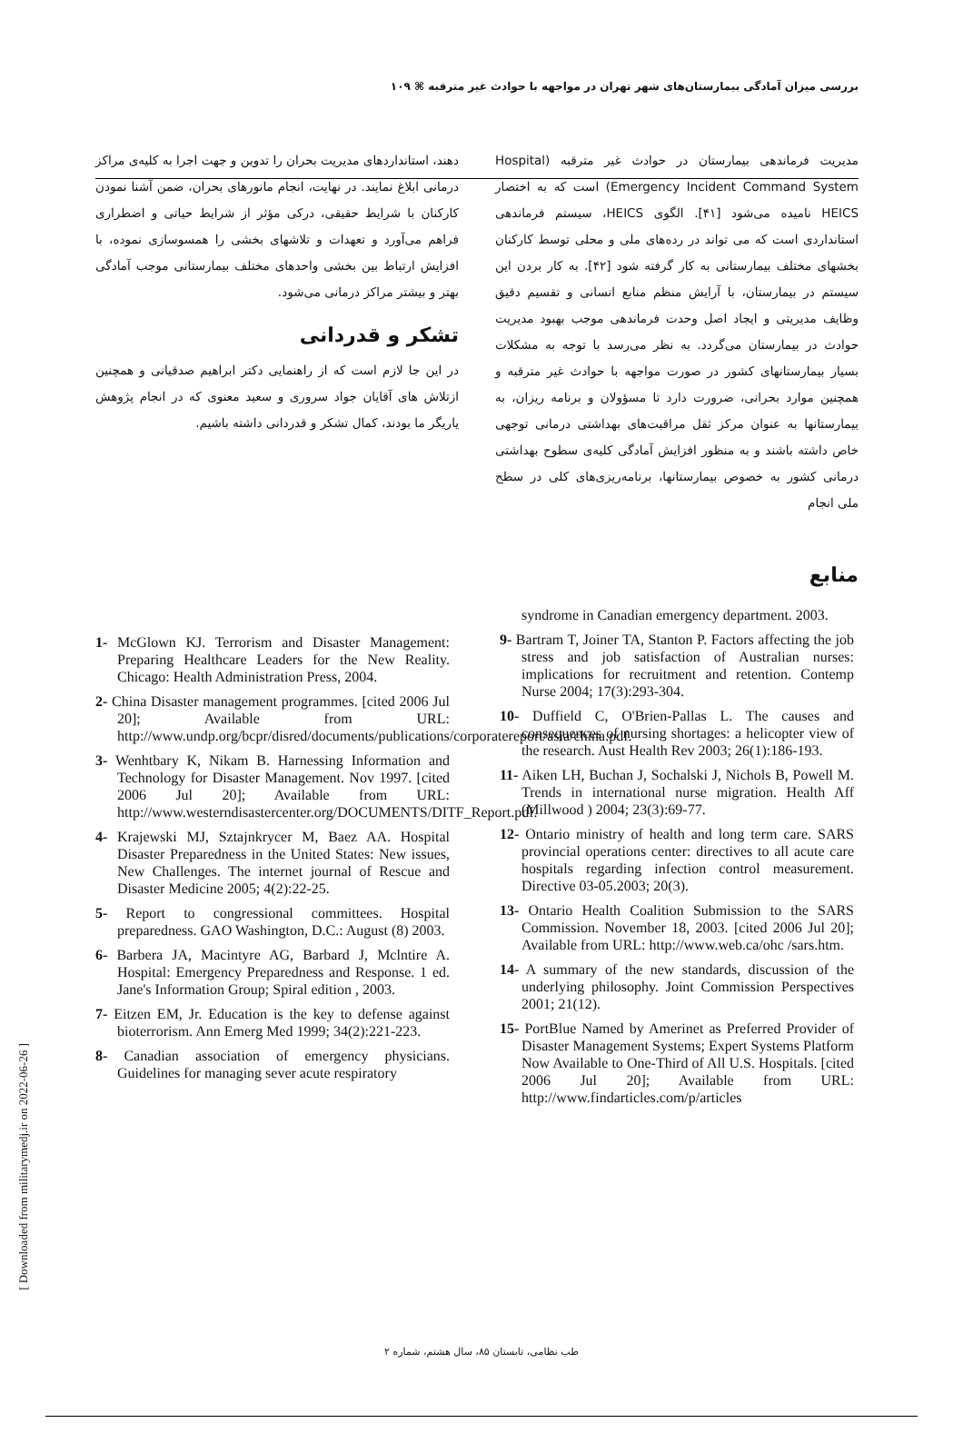بررسی میزان آمادگی بیمارستان‌های شهر تهران در مواجهه با حوادث غیر مترقبه ⌘ ۱۰۹
مدیریت فرماندهی بیمارستان در حوادث غیر مترقبه (Hospital Emergency Incident Command System) است که به اختصار HEICS نامیده می‌شود [۴۱]. الگوی HEICS، سیستم فرماندهی استانداردی است که می تواند در رده‌های ملی و محلی توسط کارکنان بخشهای مختلف بیمارستانی به کار گرفته شود [۴۲]. به کار بردن این سیستم در بیمارستان، با آرایش منظم منابع انسانی و تقسیم دقیق وظایف مدیریتی و ایجاد اصل وحدت فرماندهی موجب بهبود مدیریت حوادث در بیمارستان می‌گردد. به نظر می‌رسد با توجه به مشکلات بسیار بیمارستانهای کشور در صورت مواجهه با حوادث غیر مترقبه و همچنین موارد بحرانی، ضرورت دارد تا مسؤولان و برنامه ریزان، به بیمارستانها به عنوان مرکز ثقل مراقبت‌های بهداشتی درمانی توجهی خاص داشته باشند و به منظور افزایش آمادگی کلیه‌ی سطوح بهداشتی درمانی کشور به خصوص بیمارستانها، برنامه‌ریزی‌های کلی در سطح ملی انجام
منابع
دهند، استانداردهای مدیریت بحران را تدوین و جهت اجرا به کلیه‌ی مراکز درمانی ابلاغ نمایند. در نهایت، انجام مانورهای بحران، ضمن آشنا نمودن کارکنان با شرایط حقیقی، درکی مؤثر از شرایط حیاتی و اضطراری فراهم می‌آورد و تعهدات و تلاشهای بخشی را همسوسازی نموده، با افزایش ارتباط بین بخشی واحدهای مختلف بیمارستانی موجب آمادگی بهتر و بیشتر مراکز درمانی می‌شود.
تشکر و قدردانی
در این جا لازم است که از راهنمایی دکتر ابراهیم صدقیانی و همچنین ازتلاش های آقایان جواد سروری و سعید معنوی که در انجام پژوهش یاریگر ما بودند، کمال تشکر و قدردانی داشته باشیم.
1- McGlown KJ. Terrorism and Disaster Management: Preparing Healthcare Leaders for the New Reality. Chicago: Health Administration Press, 2004.
2- China Disaster management programmes. [cited 2006 Jul 20]; Available from URL: http://www.undp.org/bcpr/disred/documents/publications/corporatereport/asia/china.pdf.
3- Wenhtbary K, Nikam B. Harnessing Information and Technology for Disaster Management. Nov 1997. [cited 2006 Jul 20]; Available from URL: http://www.westerndisastercenter.org/DOCUMENTS/DITF_Report.pdf.
4- Krajewski MJ, Sztajnkrycer M, Baez AA. Hospital Disaster Preparedness in the United States: New issues, New Challenges. The internet journal of Rescue and Disaster Medicine 2005; 4(2):22-25.
5- Report to congressional committees. Hospital preparedness. GAO Washington, D.C.: August (8) 2003.
6- Barbera JA, Macintyre AG, Barbard J, Mclntire A. Hospital: Emergency Preparedness and Response. 1 ed. Jane's Information Group; Spiral edition , 2003.
7- Eitzen EM, Jr. Education is the key to defense against bioterrorism. Ann Emerg Med 1999; 34(2):221-223.
8- Canadian association of emergency physicians. Guidelines for managing sever acute respiratory
syndrome in Canadian emergency department. 2003.
9- Bartram T, Joiner TA, Stanton P. Factors affecting the job stress and job satisfaction of Australian nurses: implications for recruitment and retention. Contemp Nurse 2004; 17(3):293-304.
10- Duffield C, O'Brien-Pallas L. The causes and consequences of nursing shortages: a helicopter view of the research. Aust Health Rev 2003; 26(1):186-193.
11- Aiken LH, Buchan J, Sochalski J, Nichols B, Powell M. Trends in international nurse migration. Health Aff (Millwood ) 2004; 23(3):69-77.
12- Ontario ministry of health and long term care. SARS provincial operations center: directives to all acute care hospitals regarding infection control measurement. Directive 03-05.2003; 20(3).
13- Ontario Health Coalition Submission to the SARS Commission. November 18, 2003. [cited 2006 Jul 20]; Available from URL: http://www.web.ca/ohc /sars.htm.
14- A summary of the new standards, discussion of the underlying philosophy. Joint Commission Perspectives 2001; 21(12).
15- PortBlue Named by Amerinet as Preferred Provider of Disaster Management Systems; Expert Systems Platform Now Available to One-Third of All U.S. Hospitals. [cited 2006 Jul 20]; Available from URL: http://www.findarticles.com/p/articles
[ Downloaded from militarymedj.ir on 2022-06-26 ]
طب نظامی، تابستان ۸۵، سال هشتم، شماره ۲